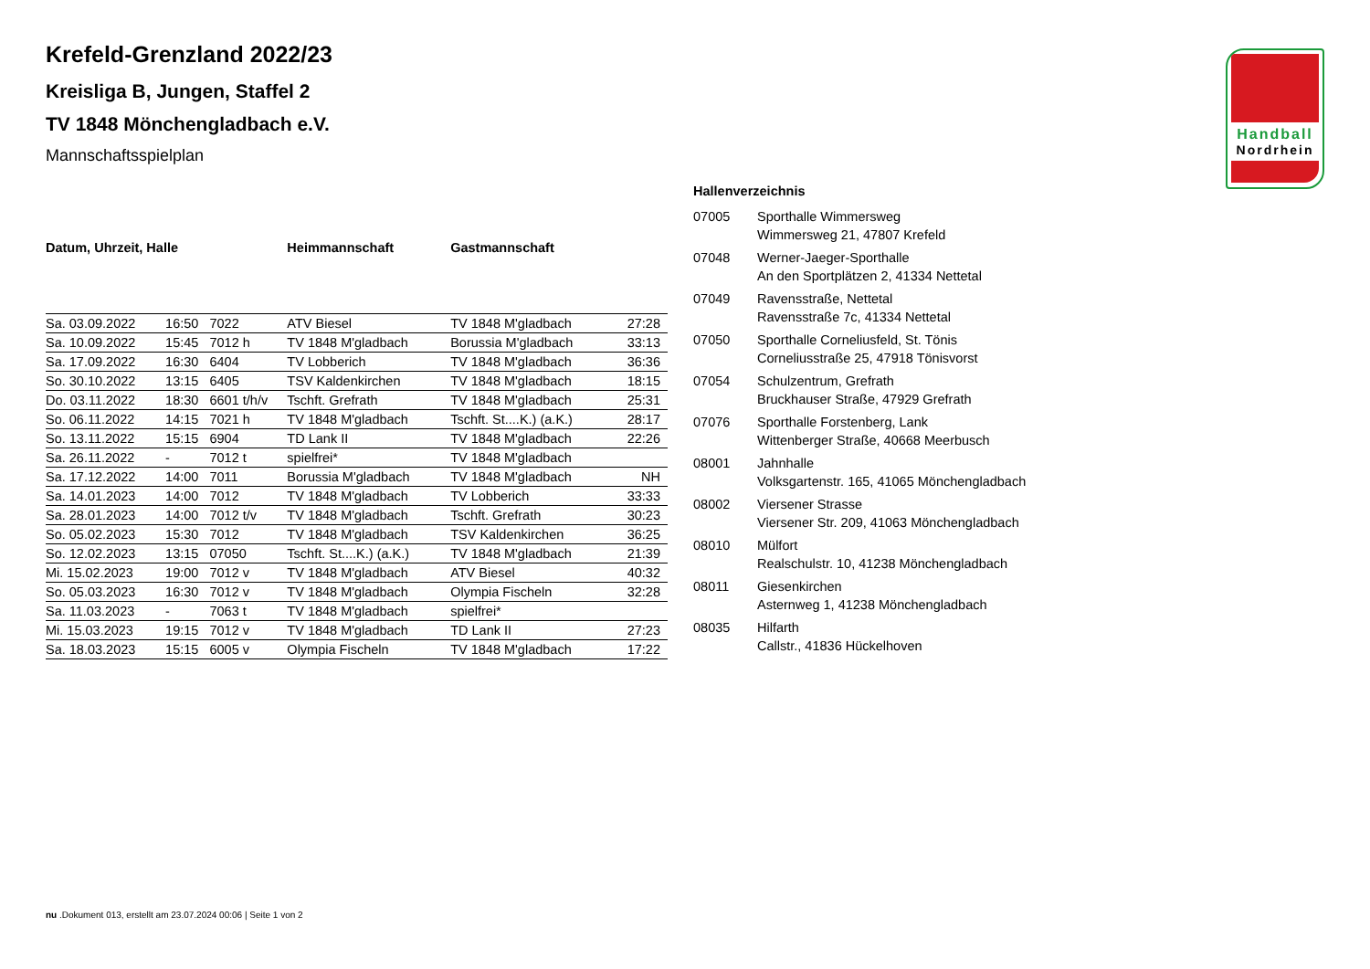Handball
Nordrhein
Krefeld-Grenzland 2022/23
Kreisliga B, Jungen, Staffel 2
TV 1848 Mönchengladbach e.V.
Mannschaftsspielplan
| Datum, Uhrzeit, Halle | | | Heimmannschaft | Gastmannschaft | |
| --- | --- | --- | --- | --- | --- |
| Sa. 03.09.2022 | 16:50 | 7022 | ATV Biesel | TV 1848 M'gladbach | 27:28 |
| Sa. 10.09.2022 | 15:45 | 7012 h | TV 1848 M'gladbach | Borussia M'gladbach | 33:13 |
| Sa. 17.09.2022 | 16:30 | 6404 | TV Lobberich | TV 1848 M'gladbach | 36:36 |
| So. 30.10.2022 | 13:15 | 6405 | TSV Kaldenkirchen | TV 1848 M'gladbach | 18:15 |
| Do. 03.11.2022 | 18:30 | 6601 t/h/v | Tschft. Grefrath | TV 1848 M'gladbach | 25:31 |
| So. 06.11.2022 | 14:15 | 7021 h | TV 1848 M'gladbach | Tschft. St....K.) (a.K.) | 28:17 |
| So. 13.11.2022 | 15:15 | 6904 | TD Lank II | TV 1848 M'gladbach | 22:26 |
| Sa. 26.11.2022 | - | 7012 t | spielfrei* | TV 1848 M'gladbach | |
| Sa. 17.12.2022 | 14:00 | 7011 | Borussia M'gladbach | TV 1848 M'gladbach | NH |
| Sa. 14.01.2023 | 14:00 | 7012 | TV 1848 M'gladbach | TV Lobberich | 33:33 |
| Sa. 28.01.2023 | 14:00 | 7012 t/v | TV 1848 M'gladbach | Tschft. Grefrath | 30:23 |
| So. 05.02.2023 | 15:30 | 7012 | TV 1848 M'gladbach | TSV Kaldenkirchen | 36:25 |
| So. 12.02.2023 | 13:15 | 07050 | Tschft. St....K.) (a.K.) | TV 1848 M'gladbach | 21:39 |
| Mi. 15.02.2023 | 19:00 | 7012 v | TV 1848 M'gladbach | ATV Biesel | 40:32 |
| So. 05.03.2023 | 16:30 | 7012 v | TV 1848 M'gladbach | Olympia Fischeln | 32:28 |
| Sa. 11.03.2023 | - | 7063 t | TV 1848 M'gladbach | spielfrei* | |
| Mi. 15.03.2023 | 19:15 | 7012 v | TV 1848 M'gladbach | TD Lank II | 27:23 |
| Sa. 18.03.2023 | 15:15 | 6005 v | Olympia Fischeln | TV 1848 M'gladbach | 17:22 |
Hallenverzeichnis
| 07005 | Sporthalle Wimmersweg Wimmersweg 21, 47807 Krefeld |
| 07048 | Werner-Jaeger-Sporthalle An den Sportplätzen 2, 41334 Nettetal |
| 07049 | Ravensstraße, Nettetal Ravensstraße 7c, 41334 Nettetal |
| 07050 | Sporthalle Corneliusfeld, St. Tönis Corneliusstraße 25, 47918 Tönisvorst |
| 07054 | Schulzentrum, Grefrath Bruckhauser Straße, 47929 Grefrath |
| 07076 | Sporthalle Forstenberg, Lank Wittenberger Straße, 40668 Meerbusch |
| 08001 | Jahnhalle Volksgartenstr. 165, 41065 Mönchengladbach |
| 08002 | Viersener Strasse Viersener Str. 209, 41063 Mönchengladbach |
| 08010 | Mülfort Realschulstr. 10, 41238 Mönchengladbach |
| 08011 | Giesenkirchen Asternweg 1, 41238 Mönchengladbach |
| 08035 | Hilfarth Callstr., 41836 Hückelhoven |
nu .Dokument 013, erstellt am 23.07.2024 00:06 | Seite 1 von 2